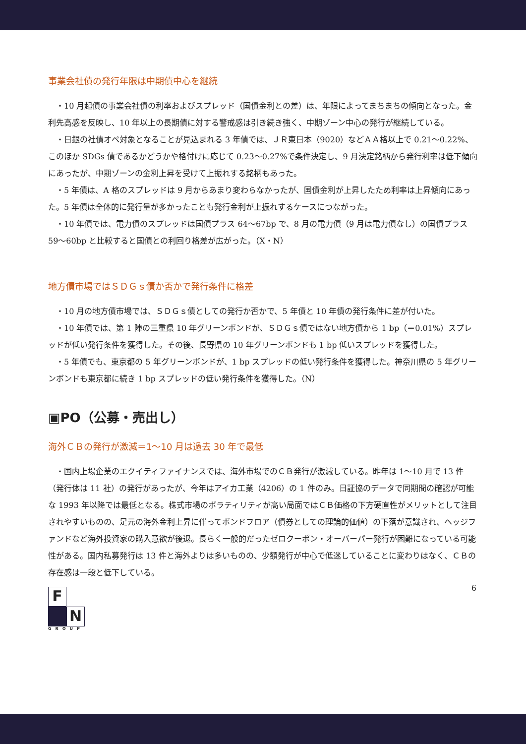事業会社債の発行年限は中期債中心を継続
・10 月起債の事業会社債の利率およびスプレッド（国債金利との差）は、年限によってまちまちの傾向となった。金利先高感を反映し、10 年以上の長期債に対する警戒感は引き続き強く、中期ゾーン中心の発行が継続している。
・日銀の社債オペ対象となることが見込まれる 3 年債では、ＪＲ東日本（9020）などＡＡ格以上で 0.21〜0.22%、このほか SDGs 債であるかどうかや格付けに応じて 0.23〜0.27%で条件決定し、9 月決定銘柄から発行利率は低下傾向にあったが、中期ゾーンの金利上昇を受けて上振れする銘柄もあった。
・5 年債は、A 格のスプレッドは 9 月からあまり変わらなかったが、国債金利が上昇したため利率は上昇傾向にあった。5 年債は全体的に発行量が多かったことも発行金利が上振れするケースにつながった。
・10 年債では、電力債のスプレッドは国債プラス 64〜67bp で、8 月の電力債（9 月は電力債なし）の国債プラス 59〜60bp と比較すると国債との利回り格差が広がった。（X・N）
地方債市場ではＳＤＧｓ債か否かで発行条件に格差
・10 月の地方債市場では、ＳＤＧｓ債としての発行か否かで、5 年債と 10 年債の発行条件に差が付いた。
・10 年債では、第 1 陣の三重県 10 年グリーンボンドが、ＳＤＧｓ債ではない地方債から 1 bp（＝0.01%）スプレッドが低い発行条件を獲得した。その後、長野県の 10 年グリーンボンドも 1 bp 低いスプレッドを獲得した。
・5 年債でも、東京都の 5 年グリーンボンドが、1 bp スプレッドの低い発行条件を獲得した。神奈川県の 5 年グリーンボンドも東京都に続き 1 bp スプレッドの低い発行条件を獲得した。（N）
▣PO（公募・売出し）
海外ＣＢの発行が激減＝1〜10 月は過去 30 年で最低
・国内上場企業のエクイティファイナンスでは、海外市場でのＣＢ発行が激減している。昨年は 1〜10 月で 13 件（発行体は 11 社）の発行があったが、今年はアイカ工業（4206）の 1 件のみ。日証協のデータで同期間の確認が可能な 1993 年以降では最低となる。株式市場のボラティリティが高い局面ではＣＢ価格の下方硬直性がメリットとして注目されやすいものの、足元の海外金利上昇に伴ってボンドフロア（債券としての理論的価値）の下落が意識され、ヘッジファンドなど海外投資家の購入意欲が後退。長らく一般的だったゼロクーポン・オーバーパー発行が困難になっている可能性がある。国内私募発行は 13 件と海外よりは多いものの、少額発行が中心で低迷していることに変わりはなく、ＣＢの存在感は一段と低下している。
6
F
N
GROUP